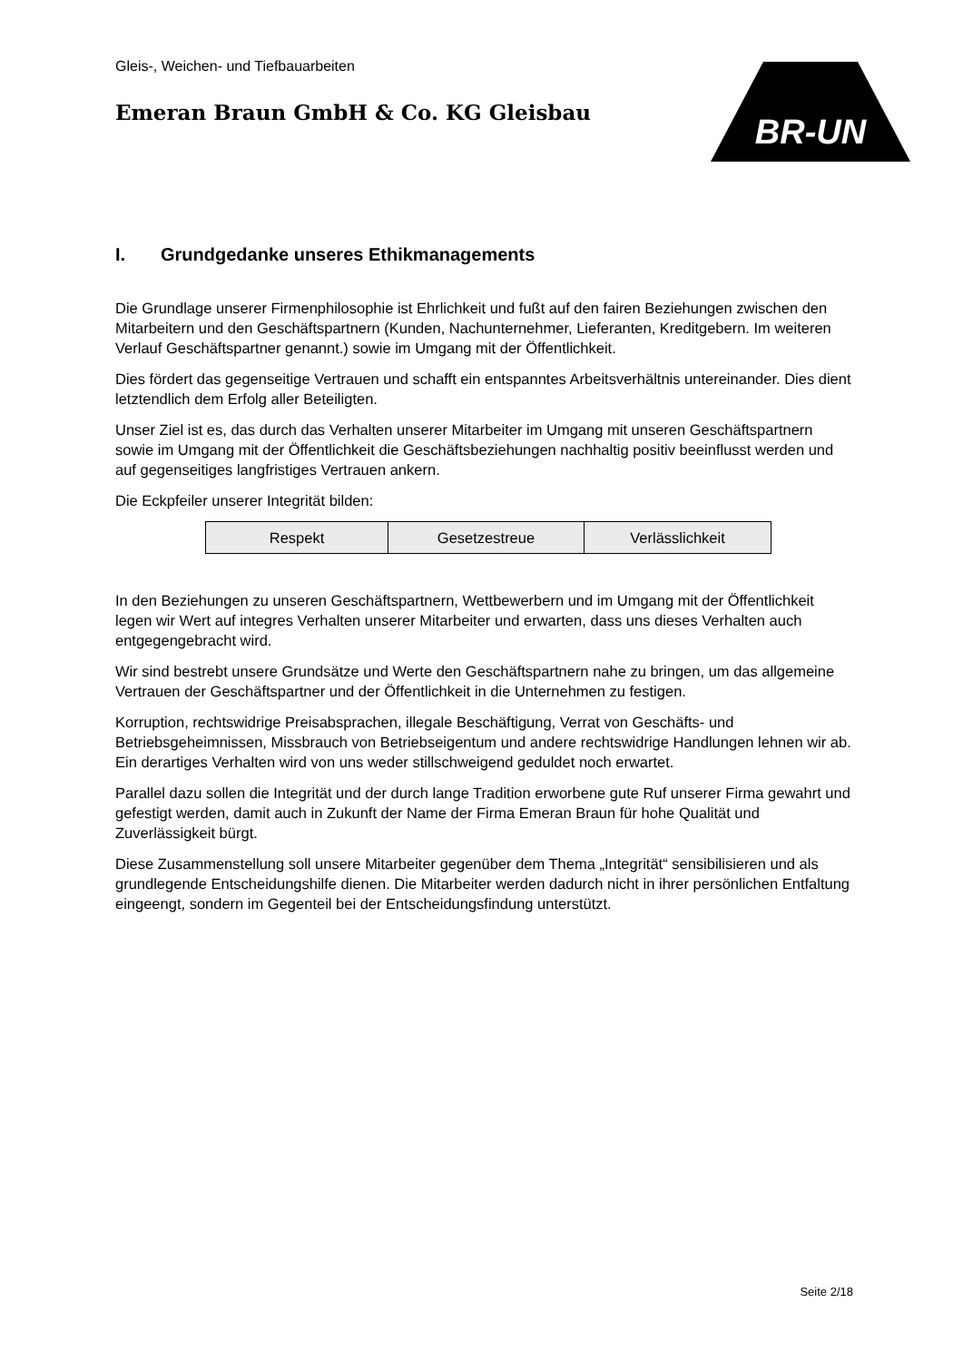Gleis-, Weichen- und Tiefbauarbeiten
Emeran Braun GmbH & Co. KG Gleisbau
BR-UN
I. Grundgedanke unseres Ethikmanagements
Die Grundlage unserer Firmenphilosophie ist Ehrlichkeit und fußt auf den fairen Beziehungen zwischen den Mitarbeitern und den Geschäftspartnern (Kunden, Nachunternehmer, Lieferanten, Kreditgebern. Im weiteren Verlauf Geschäftspartner genannt.) sowie im Umgang mit der Öffentlichkeit.
Dies fördert das gegenseitige Vertrauen und schafft ein entspanntes Arbeitsverhältnis untereinander. Dies dient letztendlich dem Erfolg aller Beteiligten.
Unser Ziel ist es, das durch das Verhalten unserer Mitarbeiter im Umgang mit unseren Geschäftspartnern sowie im Umgang mit der Öffentlichkeit die Geschäftsbeziehungen nachhaltig positiv beeinflusst werden und auf gegenseitiges langfristiges Vertrauen ankern.
Die Eckpfeiler unserer Integrität bilden:
| Respekt | Gesetzestreue | Verlässlichkeit |
In den Beziehungen zu unseren Geschäftspartnern, Wettbewerbern und im Umgang mit der Öffentlichkeit legen wir Wert auf integres Verhalten unserer Mitarbeiter und erwarten, dass uns dieses Verhalten auch entgegengebracht wird.
Wir sind bestrebt unsere Grundsätze und Werte den Geschäftspartnern nahe zu bringen, um das allgemeine Vertrauen der Geschäftspartner und der Öffentlichkeit in die Unternehmen zu festigen.
Korruption, rechtswidrige Preisabsprachen, illegale Beschäftigung, Verrat von Geschäfts- und Betriebsgeheimnissen, Missbrauch von Betriebseigentum und andere rechtswidrige Handlungen lehnen wir ab. Ein derartiges Verhalten wird von uns weder stillschweigend geduldet noch erwartet.
Parallel dazu sollen die Integrität und der durch lange Tradition erworbene gute Ruf unserer Firma gewahrt und gefestigt werden, damit auch in Zukunft der Name der Firma Emeran Braun für hohe Qualität und Zuverlässigkeit bürgt.
Diese Zusammenstellung soll unsere Mitarbeiter gegenüber dem Thema „Integrität“ sensibilisieren und als grundlegende Entscheidungshilfe dienen. Die Mitarbeiter werden dadurch nicht in ihrer persönlichen Entfaltung eingeengt, sondern im Gegenteil bei der Entscheidungsfindung unterstützt.
Seite 2/18